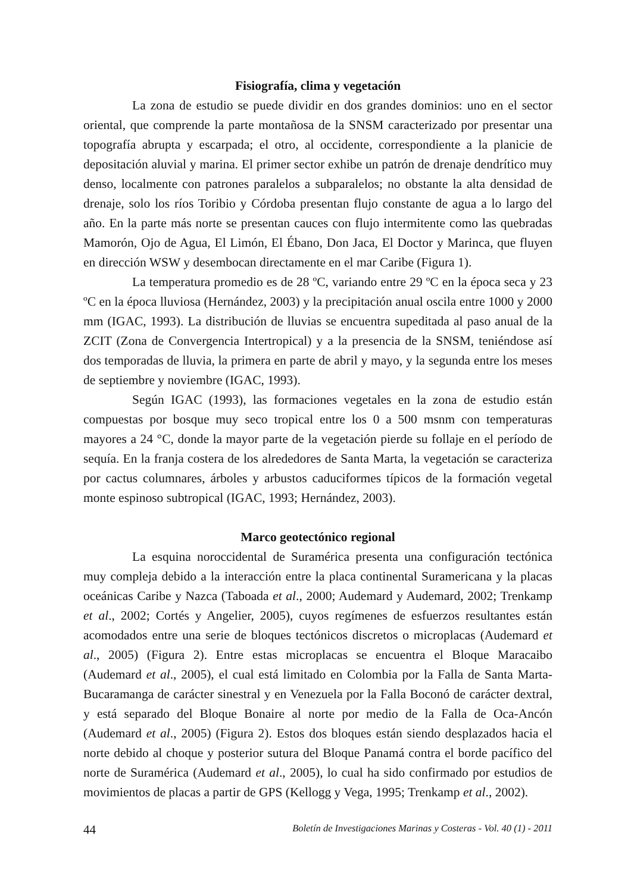Fisiografía, clima y vegetación
La zona de estudio se puede dividir en dos grandes dominios: uno en el sector oriental, que comprende la parte montañosa de la SNSM caracterizado por presentar una topografía abrupta y escarpada; el otro, al occidente, correspondiente a la planicie de depositación aluvial y marina. El primer sector exhibe un patrón de drenaje dendrítico muy denso, localmente con patrones paralelos a subparalelos; no obstante la alta densidad de drenaje, solo los ríos Toribio y Córdoba presentan flujo constante de agua a lo largo del año. En la parte más norte se presentan cauces con flujo intermitente como las quebradas Mamorón, Ojo de Agua, El Limón, El Ébano, Don Jaca, El Doctor y Marinca, que fluyen en dirección WSW y desembocan directamente en el mar Caribe (Figura 1).
La temperatura promedio es de 28 ºC, variando entre 29 ºC en la época seca y 23 ºC en la época lluviosa (Hernández, 2003) y la precipitación anual oscila entre 1000 y 2000 mm (IGAC, 1993). La distribución de lluvias se encuentra supeditada al paso anual de la ZCIT (Zona de Convergencia Intertropical) y a la presencia de la SNSM, teniéndose así dos temporadas de lluvia, la primera en parte de abril y mayo, y la segunda entre los meses de septiembre y noviembre (IGAC, 1993).
Según IGAC (1993), las formaciones vegetales en la zona de estudio están compuestas por bosque muy seco tropical entre los 0 a 500 msnm con temperaturas mayores a 24 °C, donde la mayor parte de la vegetación pierde su follaje en el período de sequía. En la franja costera de los alrededores de Santa Marta, la vegetación se caracteriza por cactus columnares, árboles y arbustos caduciformes típicos de la formación vegetal monte espinoso subtropical (IGAC, 1993; Hernández, 2003).
Marco geotectónico regional
La esquina noroccidental de Suramérica presenta una configuración tectónica muy compleja debido a la interacción entre la placa continental Suramericana y la placas oceánicas Caribe y Nazca (Taboada et al., 2000; Audemard y Audemard, 2002; Trenkamp et al., 2002; Cortés y Angelier, 2005), cuyos regímenes de esfuerzos resultantes están acomodados entre una serie de bloques tectónicos discretos o microplacas (Audemard et al., 2005) (Figura 2). Entre estas microplacas se encuentra el Bloque Maracaibo (Audemard et al., 2005), el cual está limitado en Colombia por la Falla de Santa Marta-Bucaramanga de carácter sinestral y en Venezuela por la Falla Boconó de carácter dextral, y está separado del Bloque Bonaire al norte por medio de la Falla de Oca-Ancón (Audemard et al., 2005) (Figura 2). Estos dos bloques están siendo desplazados hacia el norte debido al choque y posterior sutura del Bloque Panamá contra el borde pacífico del norte de Suramérica (Audemard et al., 2005), lo cual ha sido confirmado por estudios de movimientos de placas a partir de GPS (Kellogg y Vega, 1995; Trenkamp et al., 2002).
44 Boletín de Investigaciones Marinas y Costeras - Vol. 40 (1) - 2011